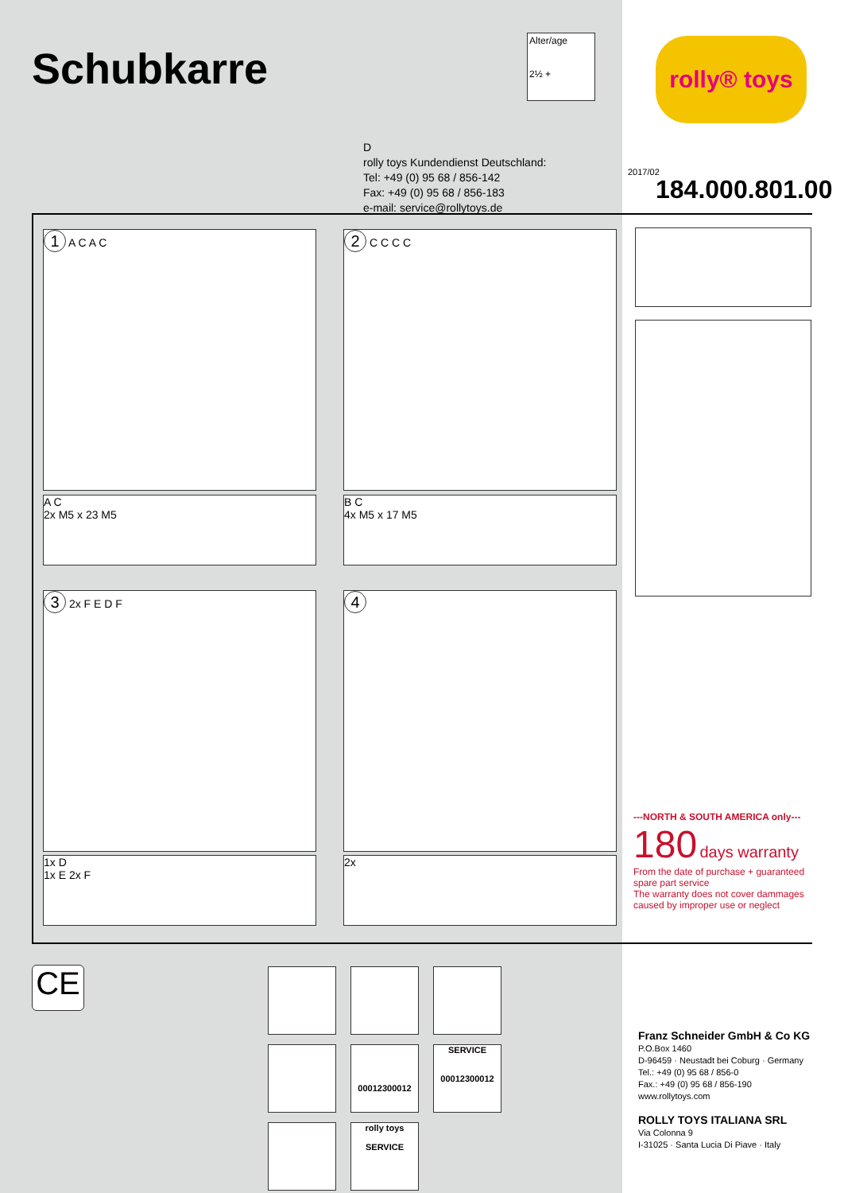Schubkarre
Alter/age
2½ +
D
rolly toys Kundendienst Deutschland:
Tel: +49 (0) 95 68 / 856-142
Fax: +49 (0) 95 68 / 856-183
e-mail: service@rollytoys.de
rolly® toys
2017/02
184.000.801.00
1 A C A C
A C
2x M5 x 23 M5
2 C C C C
B C
4x M5 x 17 M5
3 2x F E D F
1x D
1x E 2x F
4
2x
---NORTH & SOUTH AMERICA only---
180 days warranty
From the date of purchase + guaranteed spare part service
The warranty does not cover dammages caused by improper use or neglect
CE
00012300012
SERVICE
00012300012
rolly toys
SERVICE
Franz Schneider GmbH & Co KG
P.O.Box 1460
D-96459 · Neustadt bei Coburg · Germany
Tel.: +49 (0) 95 68 / 856-0
Fax.: +49 (0) 95 68 / 856-190
www.rollytoys.com
ROLLY TOYS ITALIANA SRL
Via Colonna 9
I-31025 · Santa Lucia Di Piave · Italy